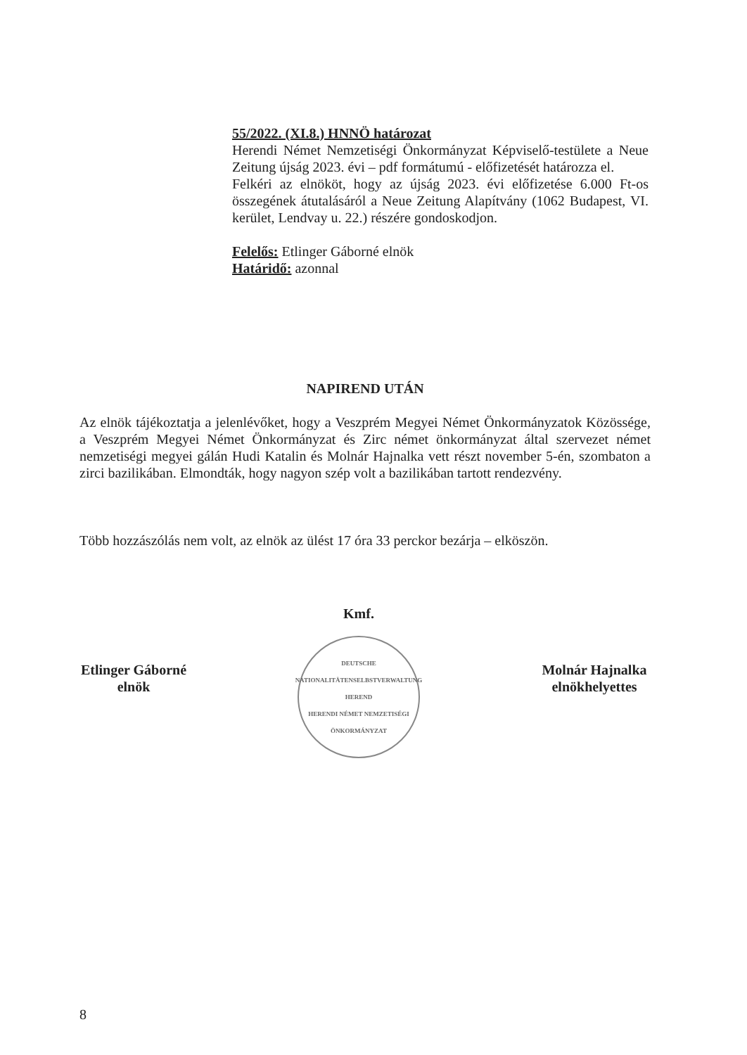55/2022. (XI.8.) HNNÖ határozat
Herendi Német Nemzetiségi Önkormányzat Képviselő-testülete a Neue Zeitung újság 2023. évi – pdf formátumú - előfizetését határozza el.
Felkéri az elnököt, hogy az újság 2023. évi előfizetése 6.000 Ft-os összegének átutalásáról a Neue Zeitung Alapítvány (1062 Budapest, VI. kerület, Lendvay u. 22.) részére gondoskodjon.
Felelős: Etlinger Gáborné elnök
Határidő: azonnal
NAPIREND UTÁN
Az elnök tájékoztatja a jelenlévőket, hogy a Veszprém Megyei Német Önkormányzatok Közössége, a Veszprém Megyei Német Önkormányzat és Zirc német önkormányzat által szervezet német nemzetiségi megyei gálán Hudi Katalin és Molnár Hajnalka vett részt november 5-én, szombaton a zirci bazilikában. Elmondták, hogy nagyon szép volt a bazilikában tartott rendezvény.
Több hozzászólás nem volt, az elnök az ülést 17 óra 33 perckor bezárja – elköszön.
Etlinger Gáborné
elnök
Kmf.
DEUTSCHE NATIONALITÄTENSELBSTVERWALTUNG HEREND
HERENDI NÉMET NEMZETISÉGI ÖNKORMÁNYZAT
Molnár Hajnalka
elnökhelyettes
8